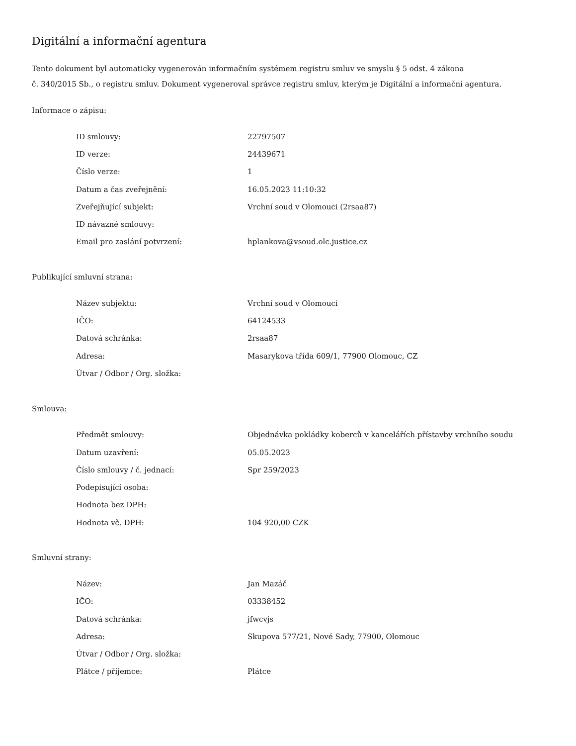Digitální a informační agentura
Tento dokument byl automaticky vygenerován informačním systémem registru smluv ve smyslu § 5 odst. 4 zákona
č. 340/2015 Sb., o registru smluv. Dokument vygeneroval správce registru smluv, kterým je Digitální a informační agentura.
Informace o zápisu:
| ID smlouvy: | 22797507 |
| ID verze: | 24439671 |
| Číslo verze: | 1 |
| Datum a čas zveřejnění: | 16.05.2023 11:10:32 |
| Zveřejňující subjekt: | Vrchní soud v Olomouci (2rsaa87) |
| ID návazné smlouvy: | |
| Email pro zaslání potvrzení: | hplankova@vsoud.olc.justice.cz |
Publikující smluvní strana:
| Název subjektu: | Vrchní soud v Olomouci |
| IČO: | 64124533 |
| Datová schránka: | 2rsaa87 |
| Adresa: | Masarykova třída 609/1, 77900 Olomouc, CZ |
| Útvar / Odbor / Org. složka: | |
Smlouva:
| Předmět smlouvy: | Objednávka pokládky koberců v kancelářích přístavby vrchního soudu |
| Datum uzavření: | 05.05.2023 |
| Číslo smlouvy / č. jednací: | Spr 259/2023 |
| Podepisující osoba: | |
| Hodnota bez DPH: | |
| Hodnota vč. DPH: | 104 920,00 CZK |
Smluvní strany:
| Název: | Jan Mazáč |
| IČO: | 03338452 |
| Datová schránka: | jfwcvjs |
| Adresa: | Skupova 577/21, Nové Sady, 77900, Olomouc |
| Útvar / Odbor / Org. složka: | |
| Plátce / příjemce: | Plátce |